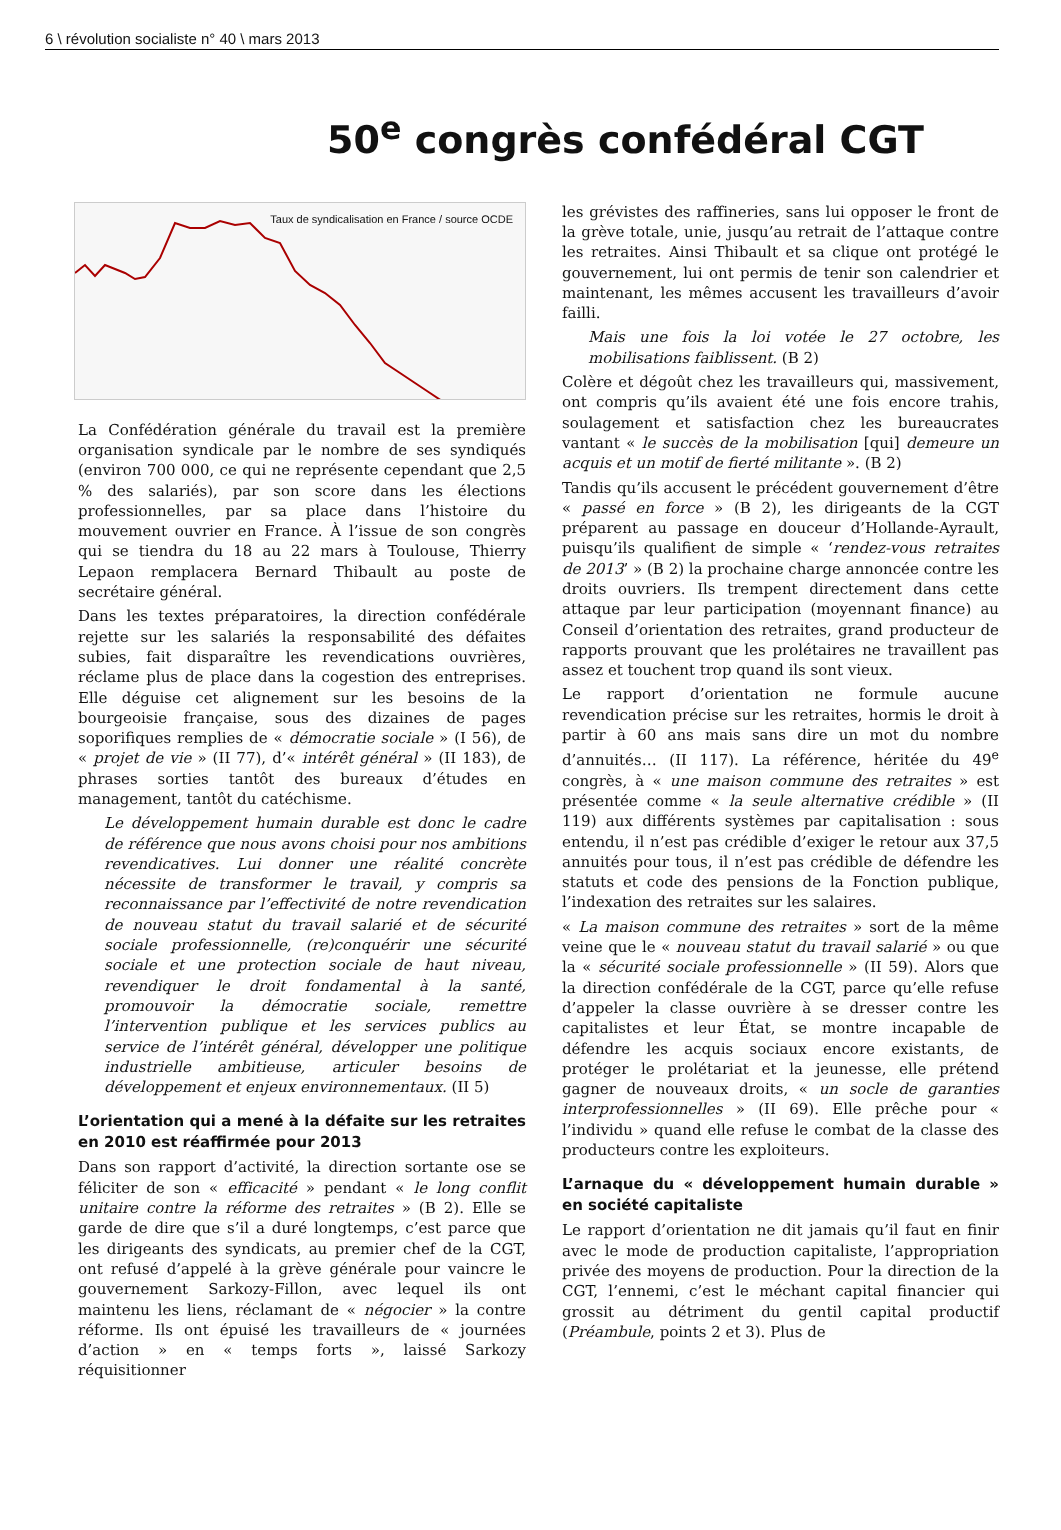6 \ révolution socialiste n° 40 \ mars 2013
50<sup>e</sup> congrès confédéral CGT
Taux de syndicalisation en France / source OCDE
La Confédération générale du travail est la première organisation syndicale par le nombre de ses syndiqués (environ 700 000, ce qui ne représente cependant que 2,5 % des salariés), par son score dans les élections professionnelles, par sa place dans l’histoire du mouvement ouvrier en France. À l’issue de son congrès qui se tiendra du 18 au 22 mars à Toulouse, Thierry Lepaon remplacera Bernard Thibault au poste de secrétaire général.
Dans les textes préparatoires, la direction confédérale rejette sur les salariés la responsabilité des défaites subies, fait disparaître les revendications ouvrières, réclame plus de place dans la cogestion des entreprises. Elle déguise cet alignement sur les besoins de la bourgeoisie française, sous des dizaines de pages soporifiques remplies de « démocratie sociale » (I 56), de « projet de vie » (II 77), d’« intérêt général » (II 183), de phrases sorties tantôt des bureaux d’études en management, tantôt du catéchisme.
Le développement humain durable est donc le cadre de référence que nous avons choisi pour nos ambitions revendicatives. Lui donner une réalité concrète nécessite de transformer le travail, y compris sa reconnaissance par l’effectivité de notre revendication de nouveau statut du travail salarié et de sécurité sociale professionnelle, (re)conquérir une sécurité sociale et une protection sociale de haut niveau, revendiquer le droit fondamental à la santé, promouvoir la démocratie sociale, remettre l’intervention publique et les services publics au service de l’intérêt général, développer une politique industrielle ambitieuse, articuler besoins de développement et enjeux environnementaux. (II 5)
L’orientation qui a mené à la défaite sur les retraites en 2010 est réaffirmée pour 2013
Dans son rapport d’activité, la direction sortante ose se féliciter de son « efficacité » pendant « le long conflit unitaire contre la réforme des retraites » (B 2). Elle se garde de dire que s’il a duré longtemps, c’est parce que les dirigeants des syndicats, au premier chef de la CGT, ont refusé d’appelé à la grève générale pour vaincre le gouvernement Sarkozy-Fillon, avec lequel ils ont maintenu les liens, réclamant de « négocier » la contre réforme. Ils ont épuisé les travailleurs de « journées d’action » en « temps forts », laissé Sarkozy réquisitionner
les grévistes des raffineries, sans lui opposer le front de la grève totale, unie, jusqu’au retrait de l’attaque contre les retraites. Ainsi Thibault et sa clique ont protégé le gouvernement, lui ont permis de tenir son calendrier et maintenant, les mêmes accusent les travailleurs d’avoir failli.
Mais une fois la loi votée le 27 octobre, les mobilisations faiblissent. (B 2)
Colère et dégoût chez les travailleurs qui, massivement, ont compris qu’ils avaient été une fois encore trahis, soulagement et satisfaction chez les bureaucrates vantant « le succès de la mobilisation [qui] demeure un acquis et un motif de fierté militante ». (B 2)
Tandis qu’ils accusent le précédent gouvernement d’être « passé en force » (B 2), les dirigeants de la CGT préparent au passage en douceur d’Hollande-Ayrault, puisqu’ils qualifient de simple « ‘rendez-vous retraites de 2013’ » (B 2) la prochaine charge annoncée contre les droits ouvriers. Ils trempent directement dans cette attaque par leur participation (moyennant finance) au Conseil d’orientation des retraites, grand producteur de rapports prouvant que les prolétaires ne travaillent pas assez et touchent trop quand ils sont vieux.
Le rapport d’orientation ne formule aucune revendication précise sur les retraites, hormis le droit à partir à 60 ans mais sans dire un mot du nombre d’annuités… (II 117). La référence, héritée du 49<sup>e</sup> congrès, à « une maison commune des retraites » est présentée comme « la seule alternative crédible » (II 119) aux différents systèmes par capitalisation : sous entendu, il n’est pas crédible d’exiger le retour aux 37,5 annuités pour tous, il n’est pas crédible de défendre les statuts et code des pensions de la Fonction publique, l’indexation des retraites sur les salaires.
« La maison commune des retraites » sort de la même veine que le « nouveau statut du travail salarié » ou que la « sécurité sociale professionnelle » (II 59). Alors que la direction confédérale de la CGT, parce qu’elle refuse d’appeler la classe ouvrière à se dresser contre les capitalistes et leur État, se montre incapable de défendre les acquis sociaux encore existants, de protéger le prolétariat et la jeunesse, elle prétend gagner de nouveaux droits, « un socle de garanties interprofessionnelles » (II 69). Elle prêche pour « l’individu » quand elle refuse le combat de la classe des producteurs contre les exploiteurs.
L’arnaque du « développement humain durable » en société capitaliste
Le rapport d’orientation ne dit jamais qu’il faut en finir avec le mode de production capitaliste, l’appropriation privée des moyens de production. Pour la direction de la CGT, l’ennemi, c’est le méchant capital financier qui grossit au détriment du gentil capital productif (Préambule, points 2 et 3). Plus de